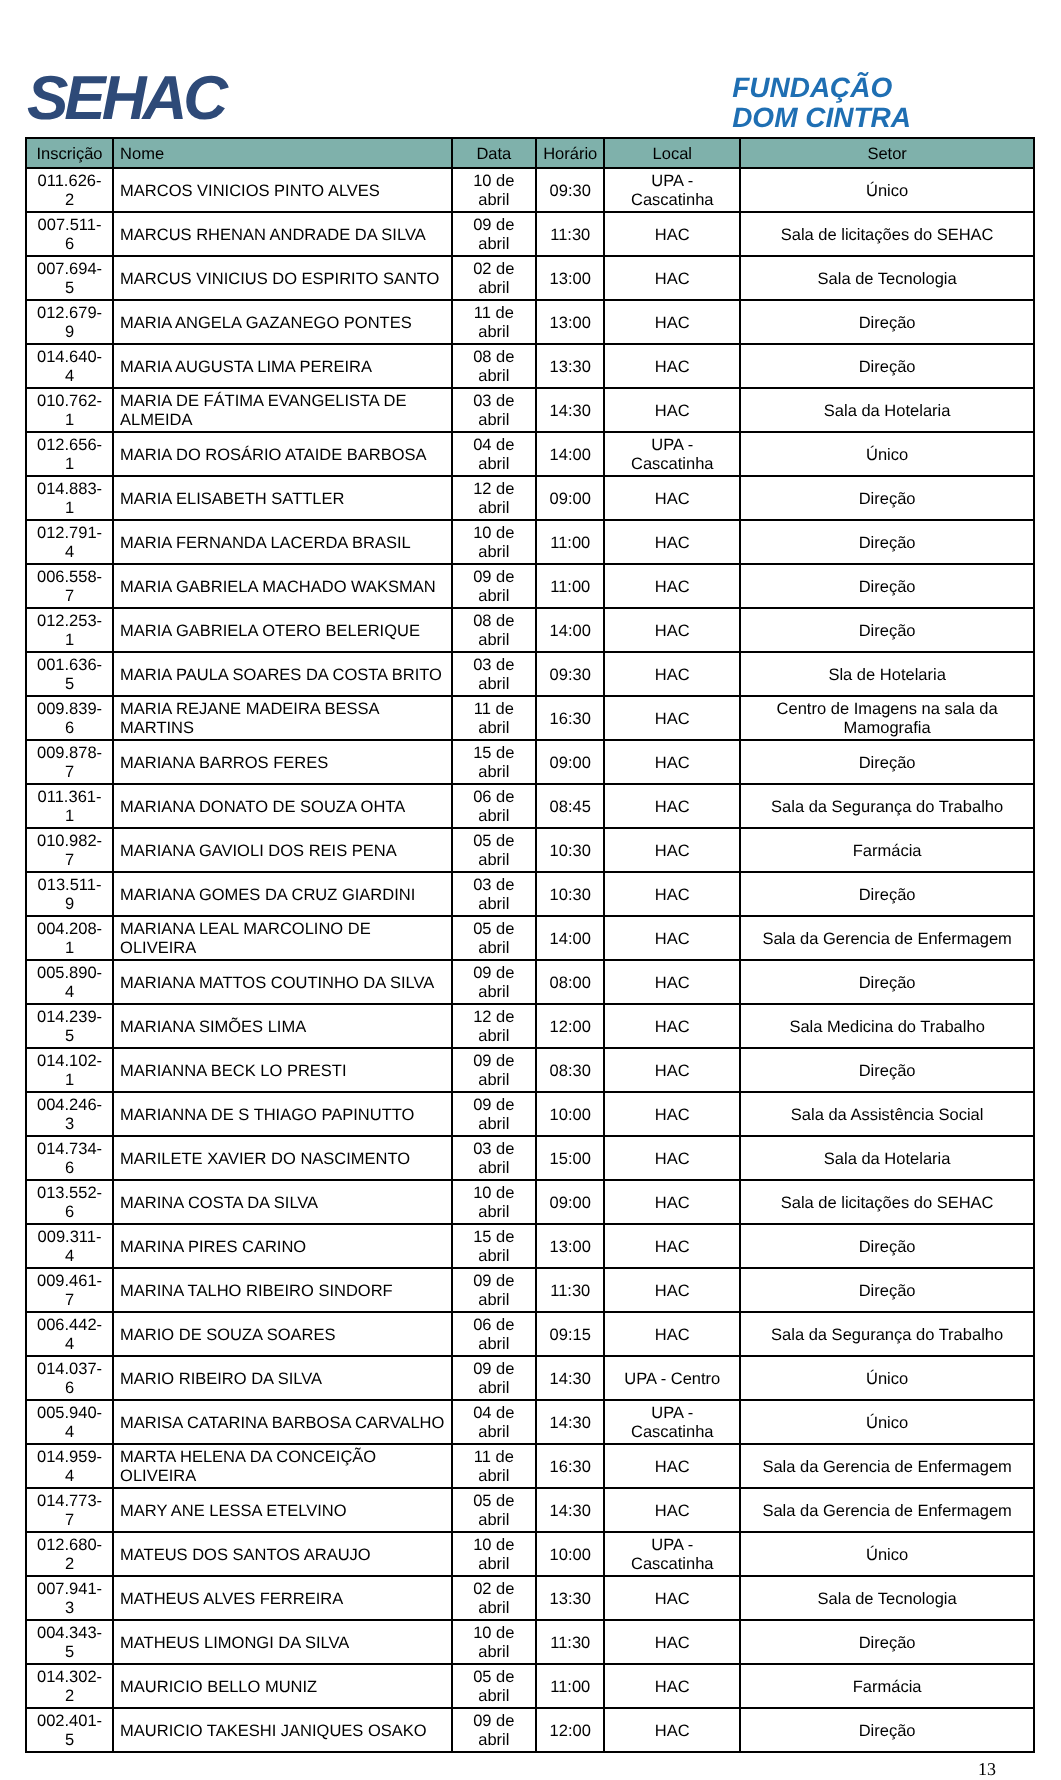SEHAC
FUNDAÇÃO
DOM CINTRA
| Inscrição | Nome | Data | Horário | Local | Setor |
| --- | --- | --- | --- | --- | --- |
| 011.626-2 | MARCOS VINICIOS PINTO ALVES | 10 de abril | 09:30 | UPA - Cascatinha | Único |
| 007.511-6 | MARCUS RHENAN ANDRADE DA SILVA | 09 de abril | 11:30 | HAC | Sala de licitações do SEHAC |
| 007.694-5 | MARCUS VINICIUS DO ESPIRITO SANTO | 02 de abril | 13:00 | HAC | Sala de Tecnologia |
| 012.679-9 | MARIA ANGELA GAZANEGO PONTES | 11 de abril | 13:00 | HAC | Direção |
| 014.640-4 | MARIA AUGUSTA LIMA PEREIRA | 08 de abril | 13:30 | HAC | Direção |
| 010.762-1 | MARIA DE FÁTIMA EVANGELISTA DE ALMEIDA | 03 de abril | 14:30 | HAC | Sala da Hotelaria |
| 012.656-1 | MARIA DO ROSÁRIO ATAIDE BARBOSA | 04 de abril | 14:00 | UPA - Cascatinha | Único |
| 014.883-1 | MARIA ELISABETH SATTLER | 12 de abril | 09:00 | HAC | Direção |
| 012.791-4 | MARIA FERNANDA LACERDA BRASIL | 10 de abril | 11:00 | HAC | Direção |
| 006.558-7 | MARIA GABRIELA MACHADO WAKSMAN | 09 de abril | 11:00 | HAC | Direção |
| 012.253-1 | MARIA GABRIELA OTERO BELERIQUE | 08 de abril | 14:00 | HAC | Direção |
| 001.636-5 | MARIA PAULA SOARES DA COSTA BRITO | 03 de abril | 09:30 | HAC | Sla de Hotelaria |
| 009.839-6 | MARIA REJANE MADEIRA BESSA MARTINS | 11 de abril | 16:30 | HAC | Centro de Imagens na sala da Mamografia |
| 009.878-7 | MARIANA BARROS FERES | 15 de abril | 09:00 | HAC | Direção |
| 011.361-1 | MARIANA DONATO DE SOUZA OHTA | 06 de abril | 08:45 | HAC | Sala da Segurança do Trabalho |
| 010.982-7 | MARIANA GAVIOLI DOS REIS PENA | 05 de abril | 10:30 | HAC | Farmácia |
| 013.511-9 | MARIANA GOMES DA CRUZ GIARDINI | 03 de abril | 10:30 | HAC | Direção |
| 004.208-1 | MARIANA LEAL MARCOLINO DE OLIVEIRA | 05 de abril | 14:00 | HAC | Sala da Gerencia de Enfermagem |
| 005.890-4 | MARIANA MATTOS COUTINHO DA SILVA | 09 de abril | 08:00 | HAC | Direção |
| 014.239-5 | MARIANA SIMÕES LIMA | 12 de abril | 12:00 | HAC | Sala Medicina do Trabalho |
| 014.102-1 | MARIANNA BECK LO PRESTI | 09 de abril | 08:30 | HAC | Direção |
| 004.246-3 | MARIANNA DE S THIAGO PAPINUTTO | 09 de abril | 10:00 | HAC | Sala da Assistência Social |
| 014.734-6 | MARILETE XAVIER DO NASCIMENTO | 03 de abril | 15:00 | HAC | Sala da Hotelaria |
| 013.552-6 | MARINA COSTA DA SILVA | 10 de abril | 09:00 | HAC | Sala de licitações do SEHAC |
| 009.311-4 | MARINA PIRES CARINO | 15 de abril | 13:00 | HAC | Direção |
| 009.461-7 | MARINA TALHO RIBEIRO SINDORF | 09 de abril | 11:30 | HAC | Direção |
| 006.442-4 | MARIO DE SOUZA SOARES | 06 de abril | 09:15 | HAC | Sala da Segurança do Trabalho |
| 014.037-6 | MARIO RIBEIRO DA SILVA | 09 de abril | 14:30 | UPA - Centro | Único |
| 005.940-4 | MARISA CATARINA BARBOSA CARVALHO | 04 de abril | 14:30 | UPA - Cascatinha | Único |
| 014.959-4 | MARTA HELENA DA CONCEIÇÃO OLIVEIRA | 11 de abril | 16:30 | HAC | Sala da Gerencia de Enfermagem |
| 014.773-7 | MARY ANE LESSA ETELVINO | 05 de abril | 14:30 | HAC | Sala da Gerencia de Enfermagem |
| 012.680-2 | MATEUS DOS SANTOS ARAUJO | 10 de abril | 10:00 | UPA - Cascatinha | Único |
| 007.941-3 | MATHEUS ALVES FERREIRA | 02 de abril | 13:30 | HAC | Sala de Tecnologia |
| 004.343-5 | MATHEUS LIMONGI DA SILVA | 10 de abril | 11:30 | HAC | Direção |
| 014.302-2 | MAURICIO BELLO MUNIZ | 05 de abril | 11:00 | HAC | Farmácia |
| 002.401-5 | MAURICIO TAKESHI JANIQUES OSAKO | 09 de abril | 12:00 | HAC | Direção |
13